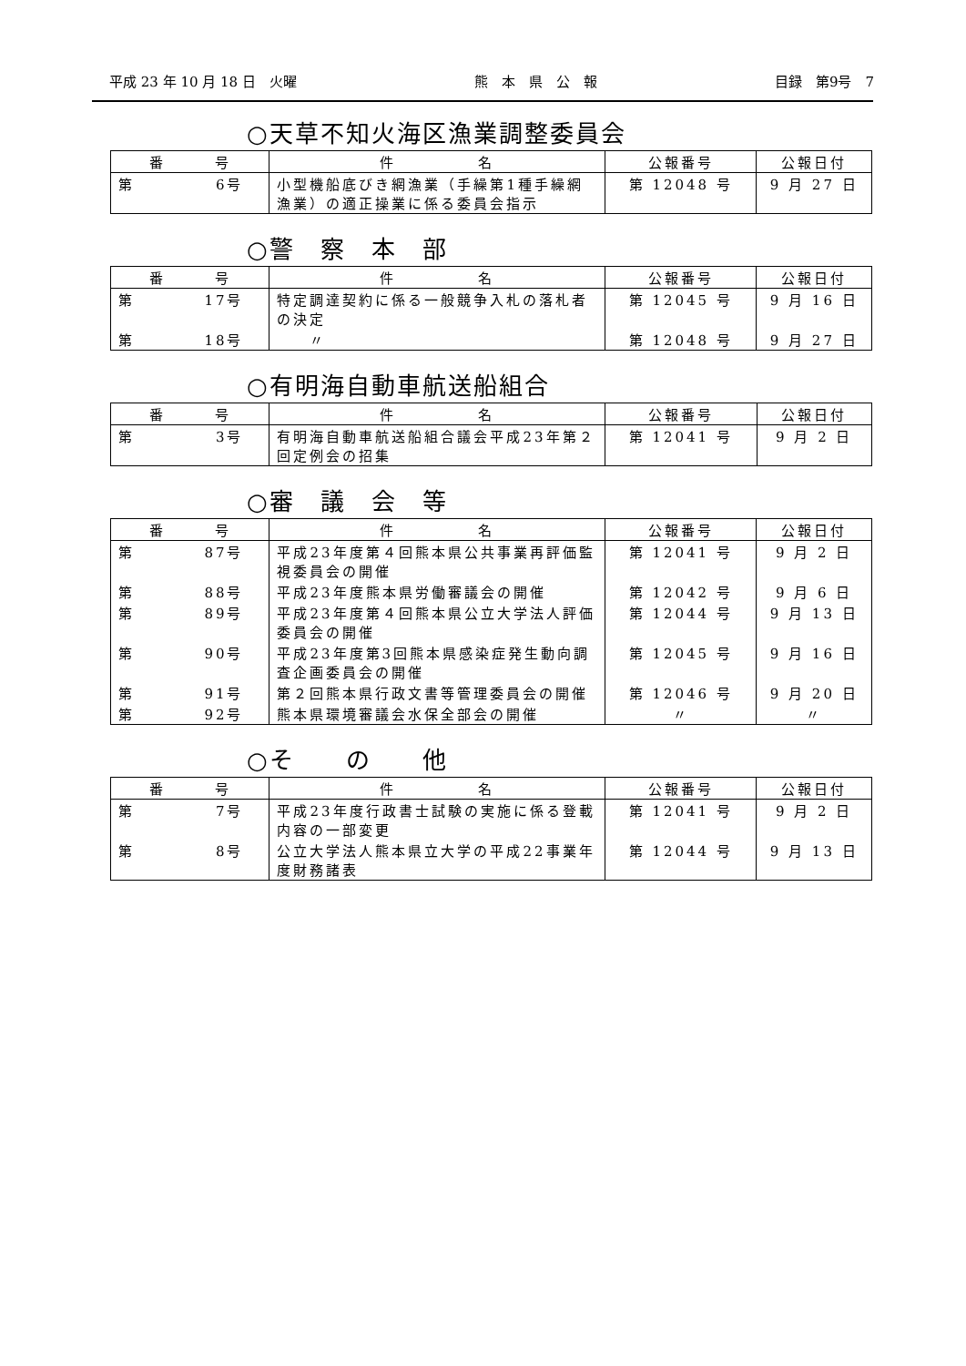平成 23 年 10 月 18 日　火曜 熊　本　県　公　報 目録　第9号　7
○天草不知火海区漁業調整委員会
| 番 号 | 件 名 | 公報番号 | 公報日付 |
| --- | --- | --- | --- |
| 第 6号 | 小型機船底びき網漁業（手繰第1種手繰網漁業）の適正操業に係る委員会指示 | 第 12048 号 | 9 月 27 日 |
○警　察　本　部
| 番 号 | 件 名 | 公報番号 | 公報日付 |
| --- | --- | --- | --- |
| 第 17号 | 特定調達契約に係る一般競争入札の落札者の決定 | 第 12045 号 | 9 月 16 日 |
| 第 18号 | 〃 | 第 12048 号 | 9 月 27 日 |
○有明海自動車航送船組合
| 番 号 | 件 名 | 公報番号 | 公報日付 |
| --- | --- | --- | --- |
| 第 3号 | 有明海自動車航送船組合議会平成23年第２回定例会の招集 | 第 12041 号 | 9 月 2 日 |
○審　議　会　等
| 番 号 | 件 名 | 公報番号 | 公報日付 |
| --- | --- | --- | --- |
| 第 87号 | 平成23年度第４回熊本県公共事業再評価監視委員会の開催 | 第 12041 号 | 9 月 2 日 |
| 第 88号 | 平成23年度熊本県労働審議会の開催 | 第 12042 号 | 9 月 6 日 |
| 第 89号 | 平成23年度第４回熊本県公立大学法人評価委員会の開催 | 第 12044 号 | 9 月 13 日 |
| 第 90号 | 平成23年度第3回熊本県感染症発生動向調査企画委員会の開催 | 第 12045 号 | 9 月 16 日 |
| 第 91号 | 第２回熊本県行政文書等管理委員会の開催 | 第 12046 号 | 9 月 20 日 |
| 第 92号 | 熊本県環境審議会水保全部会の開催 | 〃 | 〃 |
○そ　　の　　他
| 番 号 | 件 名 | 公報番号 | 公報日付 |
| --- | --- | --- | --- |
| 第 7号 | 平成23年度行政書士試験の実施に係る登載内容の一部変更 | 第 12041 号 | 9 月 2 日 |
| 第 8号 | 公立大学法人熊本県立大学の平成22事業年度財務諸表 | 第 12044 号 | 9 月 13 日 |